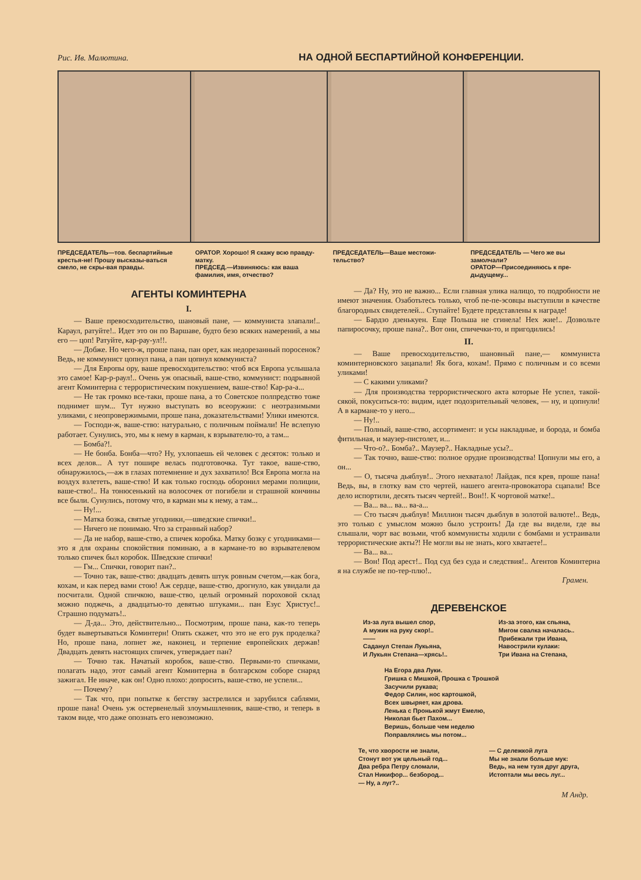Рис. Ив. Малютина. НА ОДНОЙ БЕСПАРТИЙНОЙ КОНФЕРЕНЦИИ.
ПРЕДСЕДАТЕЛЬ—тов. беспартийные крестья-не! Прошу высказы-ваться смело, не скры-вая правды.
ОРАТОР. Хорошо! Я скажу всю правду-матку.
ПРЕДСЕД.—Извиняюсь: как ваша фамилия, имя, отчество?
ПРЕДСЕДАТЕЛЬ—Ваше местожи-тельство?
ПРЕДСЕДАТЕЛЬ — Чего же вы замолчали?
ОРАТОР—Присоединяюсь к пре-дыдущему...
АГЕНТЫ КОМИНТЕРНА
I.
— Ваше превосходительство, шановый пане, — коммуниста злапали!.. Караул, ратуйте!.. Идет это он по Варшаве, будто безо всяких намерений, а мы его — цоп! Ратуйте, кар-рау-ул!!.
— Добже. Но чего-ж, проше пана, пан орет, как недорезанный поросенок? Ведь, не коммунист цопнул пана, а пан цопнул коммуниста?
— Для Европы ору, ваше превосходительство: чтоб вся Европа услышала это самое! Кар-р-раул!.. Очень уж опасный, ваше-ство, коммунист: подрывной агент Коминтерна с террористическим покушением, ваше-ство! Кар-ра-а...
— Не так громко все-таки, проше пана, а то Советское полпредство тоже поднимет шум... Тут нужно выступать во всеоружии: с неотразимыми уликами, с неопровержимыми, проше пана, доказательствами! Улики имеются.
— Господи-ж, ваше-ство: натурально, с поличным поймали! Не вслепую работает. Сунулись, это, мы к нему в карман, к взрывателю-то, а там...
— Бомба?!.
— Не бонба. Бонба—что? Ну, ухлопаешь ей человек с десяток: только и всех делов... А тут пошире велась подготовочка. Тут такое, ваше-ство, обнаружилось,—аж в глазах потемнение и дух захватило! Вся Европа могла на воздух взлететь, ваше-ство! И как только господь оборонил мерами полиции, ваше-ство!.. На тонюсенький на волосочек от погибели и страшной кончины все были. Сунулись, потому что, в карман мы к нему, а там...
— Ну!...
— Матка бозка, святые угодники,—шведские спички!..
— Ничего не понимаю. Что за странный набор?
— Да не набор, ваше-ство, а спичек коробка. Матку бозку с угодниками—это я для охраны спокойствия поминаю, а в кармане-то во взрывателевом только спичек был коробок. Шведские спички!
— Гм... Спички, говорит пан?..
— Точно так, ваше-ство: двадцать девять штук ровным счетом,—как бога, кохам, и как перед вами стою! Аж сердце, ваше-ство, дрогнуло, как увидали да посчитали. Одной спичкою, ваше-ство, целый огромный пороховой склад можно поджечь, а двадцатью-то девятью штуками... пан Езус Христус!.. Страшно подумать!..
— Д-да... Это, действительно... Посмотрим, проше пана, как-то теперь будет вывертываться Коминтерн! Опять скажет, что это не его рук проделка? Но, проше пана, лопнет же, наконец, и терпение европейских держав! Двадцать девять настоящих спичек, утверждает пан?
— Точно так. Начатый коробок, ваше-ство. Первыми-то спичками, полагать надо, этот самый агент Коминтерна в болгарском соборе снаряд зажигал. Не иначе, как он! Одно плохо: допросить, ваше-ство, не успели...
— Почему?
— Так что, при попытке к бегству застрелился и зарубился саблями, проше пана! Очень уж остервенелый злоумышленник, ваше-ство, и теперь в таком виде, что даже опознать его невозможно.
— Да? Ну, это не важно... Если главная улика налицо, то подробности не имеют значения. Озаботьтесь только, чтоб пе-пе-эсовцы выступили в качестве благородных свидетелей... Ступайте! Будете представлены к награде!
— Бардзо дзенькуен. Еще Польша не сгинела! Нех жие!.. Дозвольте папиросочку, проше пана?.. Вот они, спичечки-то, и пригодились!
II.
— Ваше превосходительство, шановный пане,— коммуниста коминтерновского зацапали! Як бога, кохам!. Прямо с поличным и со всеми уликами!
— С какими уликами?
— Для производства террористического акта которые Не успел, такой-сякой, покуситься-то: видим, идет подозрительный человек, — ну, и цопнули! А в кармане-то у него...
— Ну!..
— Полный, ваше-ство, ассортимент: и усы накладные, и борода, и бомба фитильная, и маузер-пистолет, и...
— Что-о?.. Бомба?.. Маузер?.. Накладные усы?..
— Так точно, ваше-ство: полное орудие производства! Цопнули мы его, а он...
— О, тысяча дьяблув!.. Этого нехватало! Лайдак, пся крев, проше пана! Ведь, вы, в глотку вам сто чертей, нашего агента-провокатора сцапали! Все дело испортили, десять тысяч чертей!.. Вон!!. К чортовой матке!..
— Ва... ва... ва... ва-а...
— Сто тысяч дьяблув! Миллион тысяч дьяблув в золотой валюте!.. Ведь, это только с умыслом можно было устроить! Да где вы видели, где вы слышали, чорт вас возьми, чтоб коммунисты ходили с бомбами и устраивали террористические акты?! Не могли вы не знать, кого хватаете!..
— Ва... ва...
— Вон! Под арест!.. Под суд без суда и следствия!.. Агентов Коминтерна я на службе не по-тер-плю!..
Грамен.
ДЕРЕВЕНСКОЕ
Из-за луга вышел спор,
А мужик на руку скор!..
——
Саданул Степан Лукьяна,
И Лукьян Степана—хрясь!..
Из-за этого, как спьяна,
Мигом свалка началась..
Прибежали три Ивана,
Навострили кулаки:
Три Ивана на Степана,
На Егора два Луки.
Гришка с Мишкой, Прошка с Трошкой
Засучили рукава;
Федор Силин, нос картошкой,
Всех швыряет, как дрова.
Ленька с Пронькой жмут Емелю,
Николая бьет Пахом...
Веришь, больше чем неделю
Поправлялись мы потом...
Те, что хворости не знали,
Стонут вот уж цельный год...
Два ребра Петру сломали,
Стал Никифор... безбород...
— Ну, а луг?..
— С дележкой луга
Мы не знали больше мук:
Ведь, на нем тузя друг друга,
Истоптали мы весь луг...
М Андр.